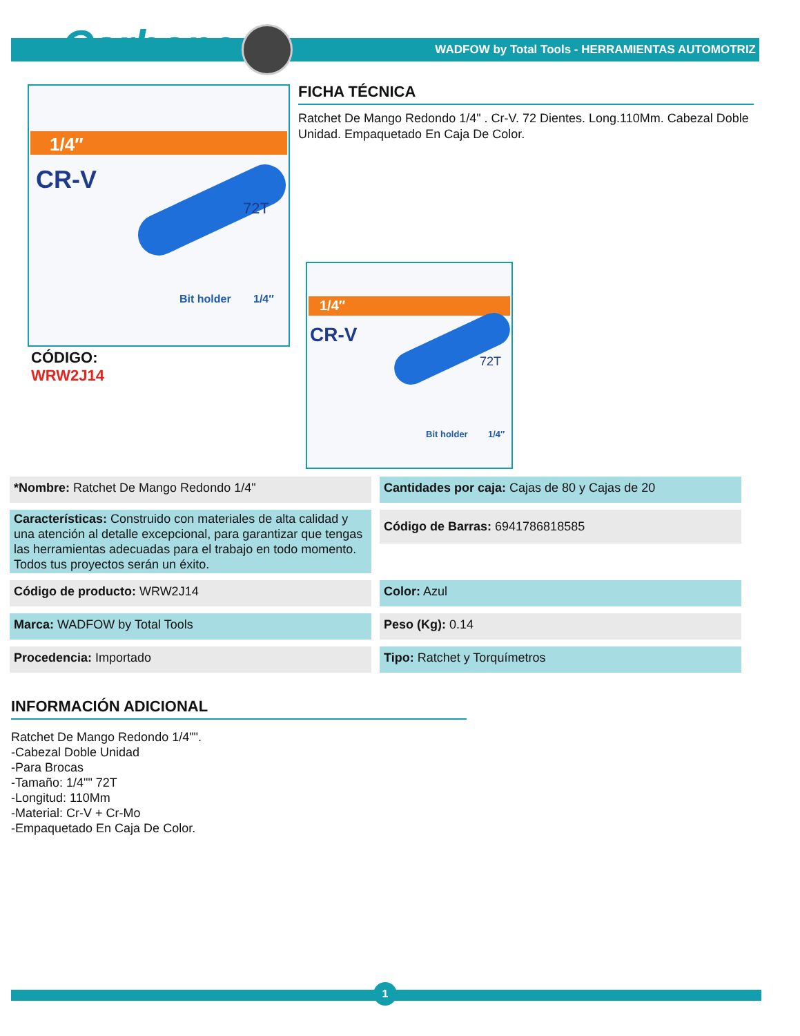Carbone<sup>®</sup>
WADFOW by Total Tools - HERRAMIENTAS AUTOMOTRIZ
1/4″
CR-V
72T
Bit holder 1/4″
FICHA TÉCNICA
Ratchet De Mango Redondo 1/4" . Cr-V. 72 Dientes. Long.110Mm. Cabezal Doble Unidad. Empaquetado En Caja De Color.
1/4″
CR-V
72T
Bit holder 1/4″
CÓDIGO:
WRW2J14
| *Nombre: Ratchet De Mango Redondo 1/4" | Cantidades por caja: Cajas de 80 y Cajas de 20 |
| Características: Construido con materiales de alta calidad y una atención al detalle excepcional, para garantizar que tengas las herramientas adecuadas para el trabajo en todo momento. Todos tus proyectos serán un éxito. | Código de Barras: 6941786818585 |
| Código de producto: WRW2J14 | Color: Azul |
| Marca: WADFOW by Total Tools | Peso (Kg): 0.14 |
| Procedencia: Importado | Tipo: Ratchet y Torquímetros |
INFORMACIÓN ADICIONAL
Ratchet De Mango Redondo 1/4"".
-Cabezal Doble Unidad
-Para Brocas
-Tamaño: 1/4"" 72T
-Longitud: 110Mm
-Material: Cr-V + Cr-Mo
-Empaquetado En Caja De Color.
1